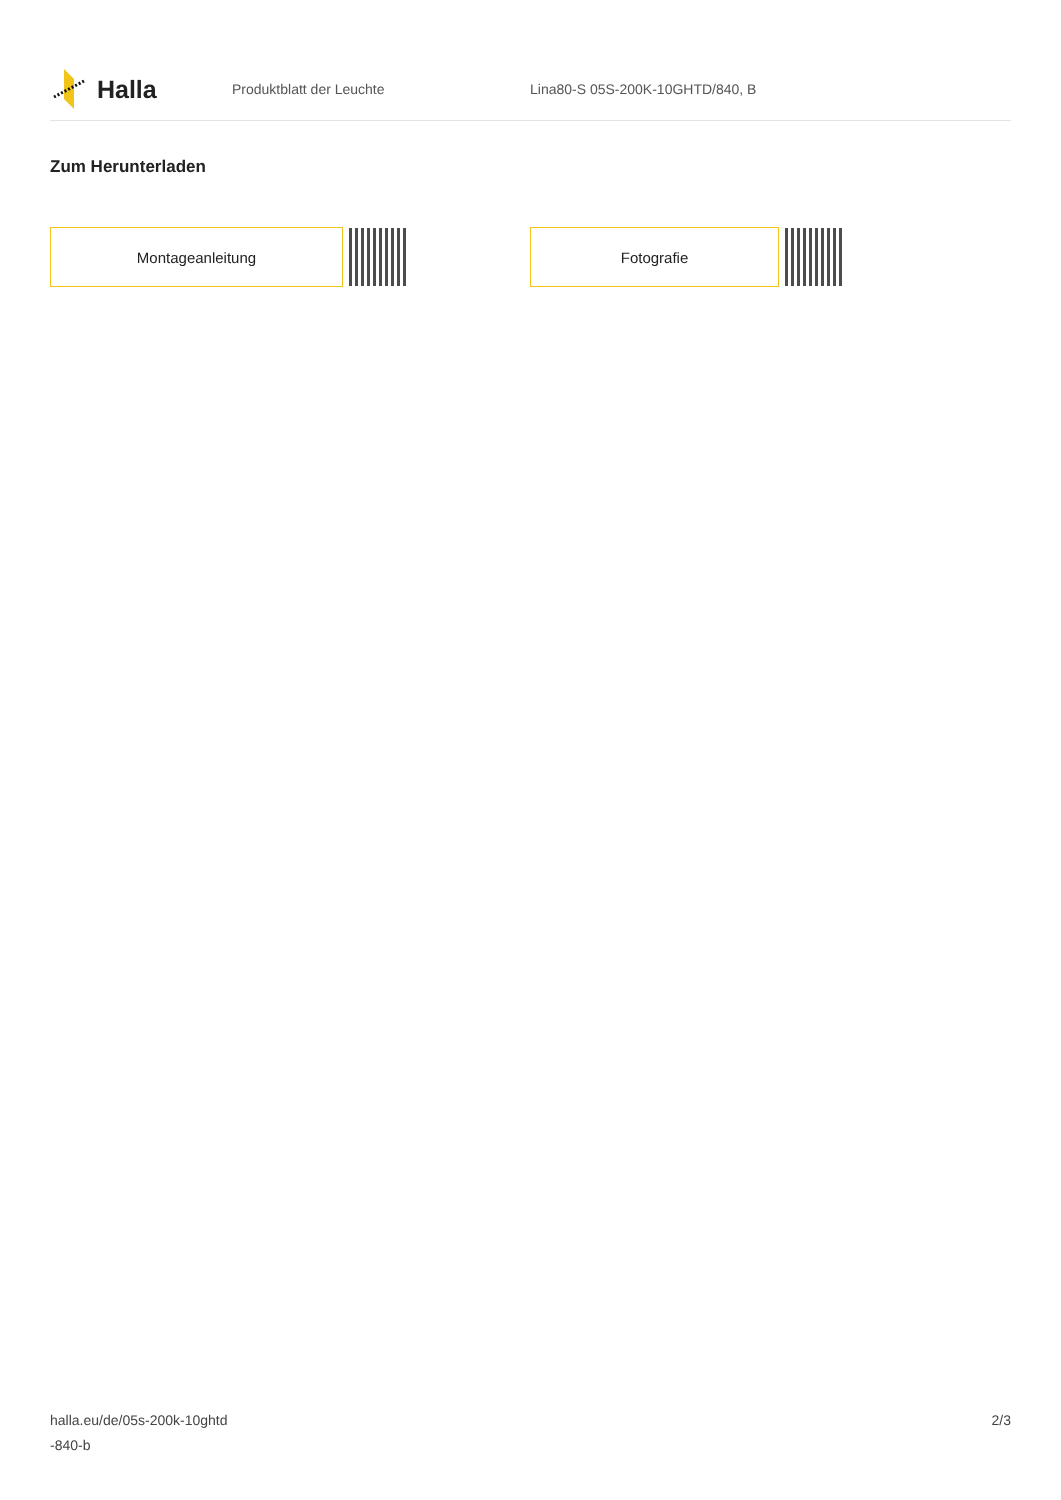Halla
Produktblatt der Leuchte
Lina80-S 05S-200K-10GHTD/840, B
Zum Herunterladen
Montageanleitung Fotografie
halla.eu/de/05s-200k-10ghtd
-840-b
2/3